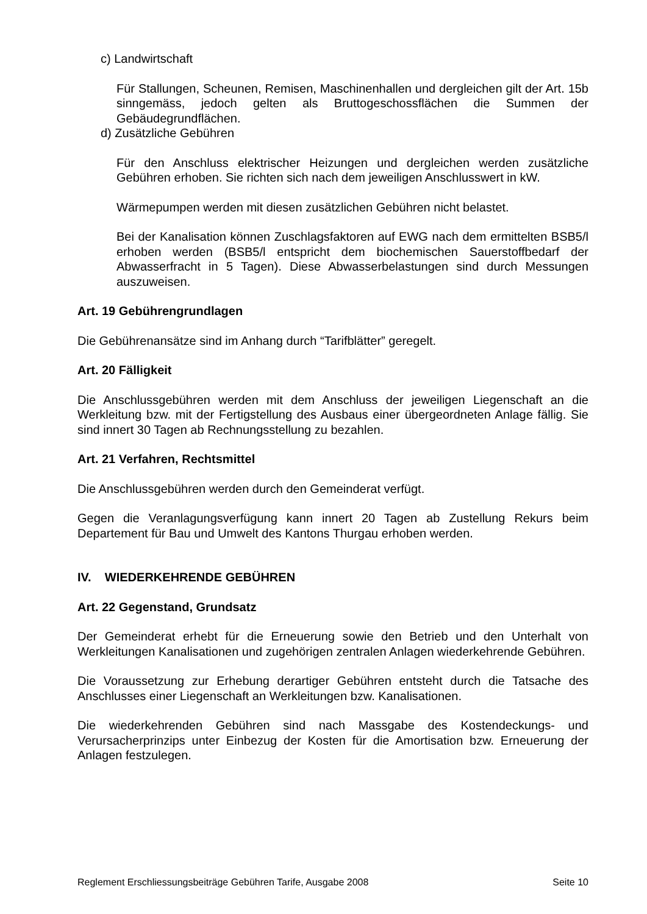c) Landwirtschaft
Für Stallungen, Scheunen, Remisen, Maschinenhallen und dergleichen gilt der Art. 15b sinngemäss, jedoch gelten als Bruttogeschossflächen die Summen der Gebäudegrundflächen.
d) Zusätzliche Gebühren
Für den Anschluss elektrischer Heizungen und dergleichen werden zusätzliche Gebühren erhoben. Sie richten sich nach dem jeweiligen Anschlusswert in kW.
Wärmepumpen werden mit diesen zusätzlichen Gebühren nicht belastet.
Bei der Kanalisation können Zuschlagsfaktoren auf EWG nach dem ermittelten BSB5/l erhoben werden (BSB5/l entspricht dem biochemischen Sauerstoffbedarf der Abwasserfracht in 5 Tagen). Diese Abwasserbelastungen sind durch Messungen auszuweisen.
Art. 19 Gebührengrundlagen
Die Gebührenansätze sind im Anhang durch “Tarifblätter” geregelt.
Art. 20 Fälligkeit
Die Anschlussgebühren werden mit dem Anschluss der jeweiligen Liegenschaft an die Werkleitung bzw. mit der Fertigstellung des Ausbaus einer übergeordneten Anlage fällig. Sie sind innert 30 Tagen ab Rechnungsstellung zu bezahlen.
Art. 21 Verfahren, Rechtsmittel
Die Anschlussgebühren werden durch den Gemeinderat verfügt.
Gegen die Veranlagungsverfügung kann innert 20 Tagen ab Zustellung Rekurs beim Departement für Bau und Umwelt des Kantons Thurgau erhoben werden.
IV. WIEDERKEHRENDE GEBÜHREN
Art. 22 Gegenstand, Grundsatz
Der Gemeinderat erhebt für die Erneuerung sowie den Betrieb und den Unterhalt von Werkleitungen Kanalisationen und zugehörigen zentralen Anlagen wiederkehrende Gebühren.
Die Voraussetzung zur Erhebung derartiger Gebühren entsteht durch die Tatsache des Anschlusses einer Liegenschaft an Werkleitungen bzw. Kanalisationen.
Die wiederkehrenden Gebühren sind nach Massgabe des Kostendeckungs- und Verursacherprinzips unter Einbezug der Kosten für die Amortisation bzw. Erneuerung der Anlagen festzulegen.
Reglement Erschliessungsbeiträge Gebühren Tarife, Ausgabe 2008 Seite 10